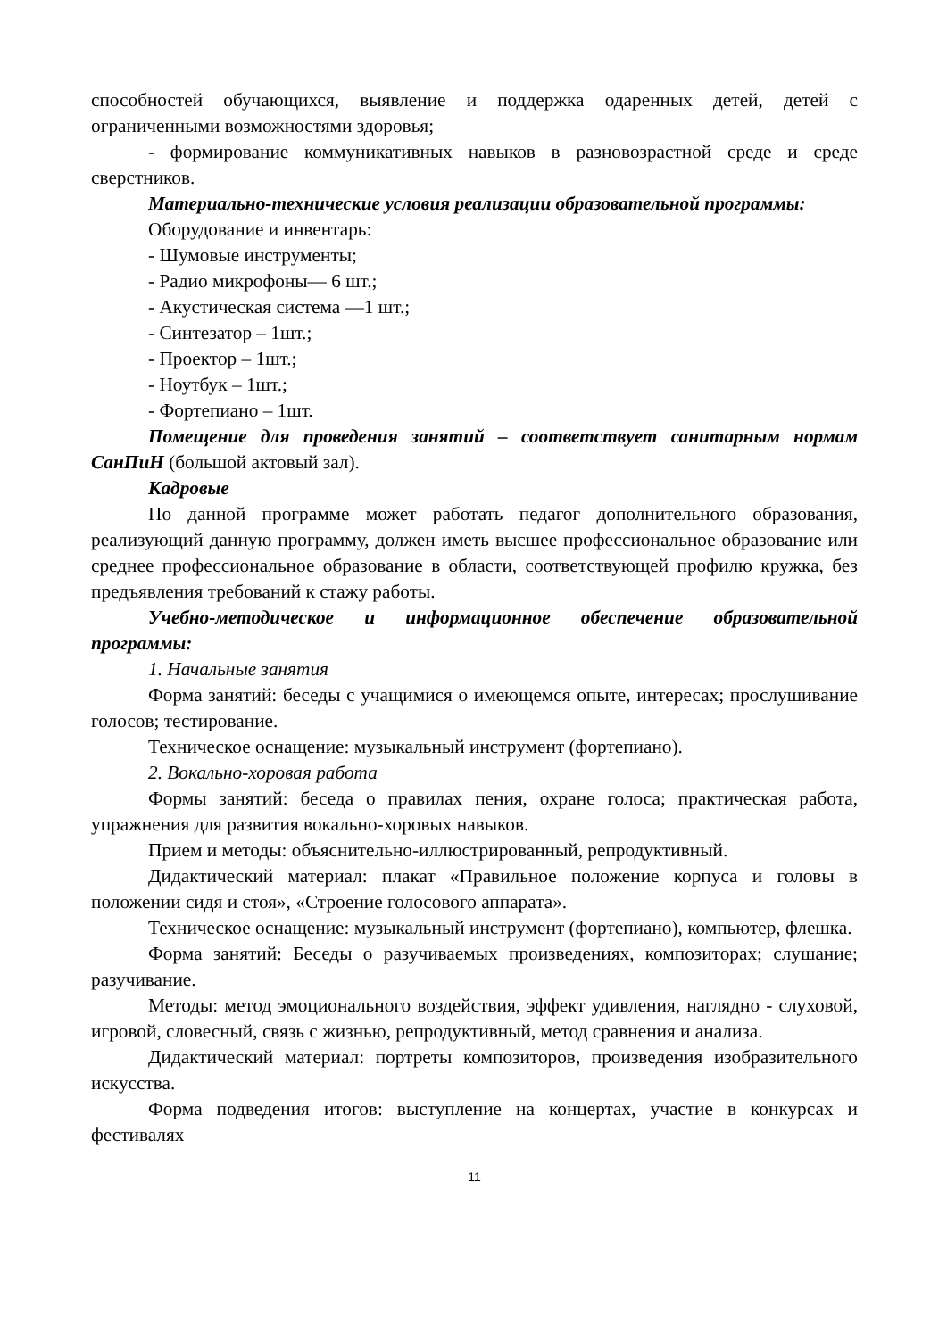способностей обучающихся, выявление и поддержка одаренных детей, детей с ограниченными возможностями здоровья;
- формирование коммуникативных навыков в разновозрастной среде и среде сверстников.
Материально-технические условия реализации образовательной программы:
Оборудование и инвентарь:
- Шумовые инструменты;
- Радио микрофоны— 6 шт.;
- Акустическая система —1 шт.;
- Синтезатор – 1шт.;
- Проектор – 1шт.;
- Ноутбук – 1шт.;
- Фортепиано – 1шт.
Помещение для проведения занятий – соответствует санитарным нормам СанПиН (большой актовый зал).
Кадровые
По данной программе может работать педагог дополнительного образования, реализующий данную программу, должен иметь высшее профессиональное образование или среднее профессиональное образование в области, соответствующей профилю кружка, без предъявления требований к стажу работы.
Учебно-методическое и информационное обеспечение образовательной программы:
1. Начальные занятия
Форма занятий: беседы с учащимися о имеющемся опыте, интересах; прослушивание голосов; тестирование.
Техническое оснащение: музыкальный инструмент (фортепиано).
2. Вокально-хоровая работа
Формы занятий: беседа о правилах пения, охране голоса; практическая работа, упражнения для развития вокально-хоровых навыков.
Прием и методы: объяснительно-иллюстрированный, репродуктивный.
Дидактический материал: плакат «Правильное положение корпуса и головы в положении сидя и стоя», «Строение голосового аппарата».
Техническое оснащение: музыкальный инструмент (фортепиано), компьютер, флешка.
Форма занятий: Беседы о разучиваемых произведениях, композиторах; слушание; разучивание.
Методы: метод эмоционального воздействия, эффект удивления, наглядно - слуховой, игровой, словесный, связь с жизнью, репродуктивный, метод сравнения и анализа.
Дидактический материал: портреты композиторов, произведения изобразительного искусства.
Форма подведения итогов: выступление на концертах, участие в конкурсах и фестивалях
11